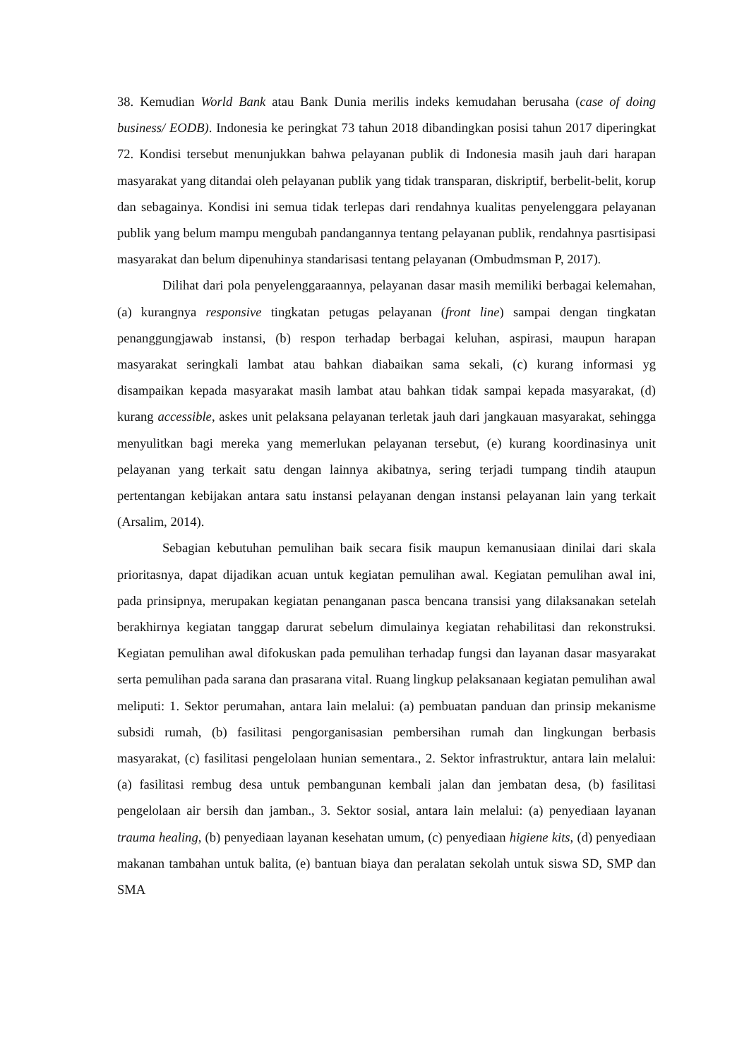38. Kemudian World Bank atau Bank Dunia merilis indeks kemudahan berusaha (case of doing business/ EODB). Indonesia ke peringkat 73 tahun 2018 dibandingkan posisi tahun 2017 diperingkat 72. Kondisi tersebut menunjukkan bahwa pelayanan publik di Indonesia masih jauh dari harapan masyarakat yang ditandai oleh pelayanan publik yang tidak transparan, diskriptif, berbelit-belit, korup dan sebagainya. Kondisi ini semua tidak terlepas dari rendahnya kualitas penyelenggara pelayanan publik yang belum mampu mengubah pandangannya tentang pelayanan publik, rendahnya pasrtisipasi masyarakat dan belum dipenuhinya standarisasi tentang pelayanan (Ombudmsman P, 2017).
Dilihat dari pola penyelenggaraannya, pelayanan dasar masih memiliki berbagai kelemahan, (a) kurangnya responsive tingkatan petugas pelayanan (front line) sampai dengan tingkatan penanggungjawab instansi, (b) respon terhadap berbagai keluhan, aspirasi, maupun harapan masyarakat seringkali lambat atau bahkan diabaikan sama sekali, (c) kurang informasi yg disampaikan kepada masyarakat masih lambat atau bahkan tidak sampai kepada masyarakat, (d) kurang accessible, askes unit pelaksana pelayanan terletak jauh dari jangkauan masyarakat, sehingga menyulitkan bagi mereka yang memerlukan pelayanan tersebut, (e) kurang koordinasinya unit pelayanan yang terkait satu dengan lainnya akibatnya, sering terjadi tumpang tindih ataupun pertentangan kebijakan antara satu instansi pelayanan dengan instansi pelayanan lain yang terkait (Arsalim, 2014).
Sebagian kebutuhan pemulihan baik secara fisik maupun kemanusiaan dinilai dari skala prioritasnya, dapat dijadikan acuan untuk kegiatan pemulihan awal. Kegiatan pemulihan awal ini, pada prinsipnya, merupakan kegiatan penanganan pasca bencana transisi yang dilaksanakan setelah berakhirnya kegiatan tanggap darurat sebelum dimulainya kegiatan rehabilitasi dan rekonstruksi. Kegiatan pemulihan awal difokuskan pada pemulihan terhadap fungsi dan layanan dasar masyarakat serta pemulihan pada sarana dan prasarana vital. Ruang lingkup pelaksanaan kegiatan pemulihan awal meliputi: 1. Sektor perumahan, antara lain melalui: (a) pembuatan panduan dan prinsip mekanisme subsidi rumah, (b) fasilitasi pengorganisasian pembersihan rumah dan lingkungan berbasis masyarakat, (c) fasilitasi pengelolaan hunian sementara., 2. Sektor infrastruktur, antara lain melalui: (a) fasilitasi rembug desa untuk pembangunan kembali jalan dan jembatan desa, (b) fasilitasi pengelolaan air bersih dan jamban., 3. Sektor sosial, antara lain melalui: (a) penyediaan layanan trauma healing, (b) penyediaan layanan kesehatan umum, (c) penyediaan higiene kits, (d) penyediaan makanan tambahan untuk balita, (e) bantuan biaya dan peralatan sekolah untuk siswa SD, SMP dan SMA